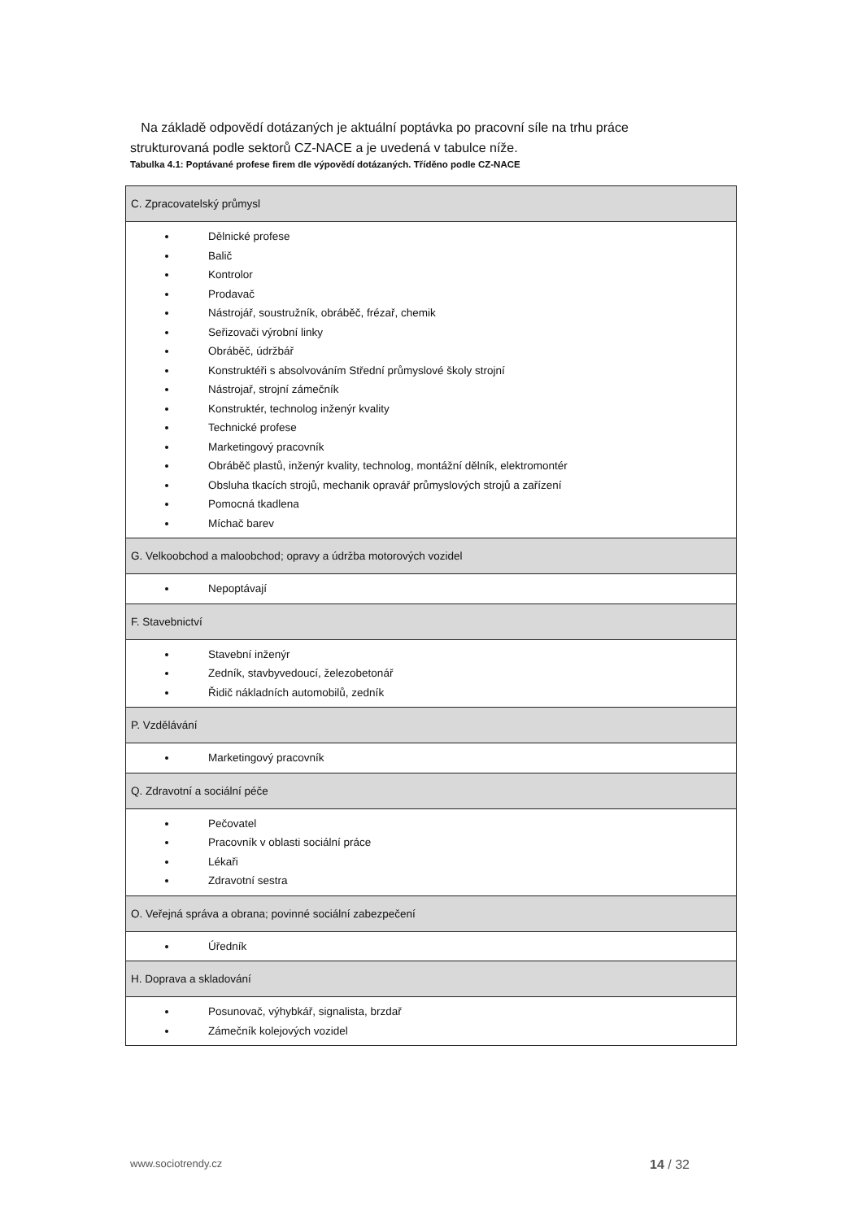Na základě odpovědí dotázaných je aktuální poptávka po pracovní síle na trhu práce strukturovaná podle sektorů CZ-NACE a je uvedená v tabulce níže.
Tabulka 4.1: Poptávané profese firem dle výpovědí dotázaných. Tříděno podle CZ-NACE
| C. Zpracovatelský průmysl |
| Dělnické profese Balič Kontrolor Prodavač Nástrojář, soustružník, obráběč, frézař, chemik Seřizovači výrobní linky Obráběč, údržbář Konstruktéři s absolvováním Střední průmyslové školy strojní Nástrojař, strojní zámečník Konstruktér, technolog inženýr kvality Technické profese Marketingový pracovník Obráběč plastů, inženýr kvality, technolog, montážní dělník, elektromontér Obsluha tkacích strojů, mechanik opravář průmyslových strojů a zařízení Pomocná tkadlena Míchač barev |
| G. Velkoobchod a maloobchod; opravy a údržba motorových vozidel |
| Nepoptávají |
| F. Stavebnictví |
| Stavební inženýr Zedník, stavbyvedoucí, železobetonář Řidič nákladních automobilů, zedník |
| P. Vzdělávání |
| Marketingový pracovník |
| Q. Zdravotní a sociální péče |
| Pečovatel Pracovník v oblasti sociální práce Lékaři Zdravotní sestra |
| O. Veřejná správa a obrana; povinné sociální zabezpečení |
| Úředník |
| H. Doprava a skladování |
| Posunovač, výhybkář, signalista, brzdař Zámečník kolejových vozidel |
www.sociotrendy.cz 14 / 32